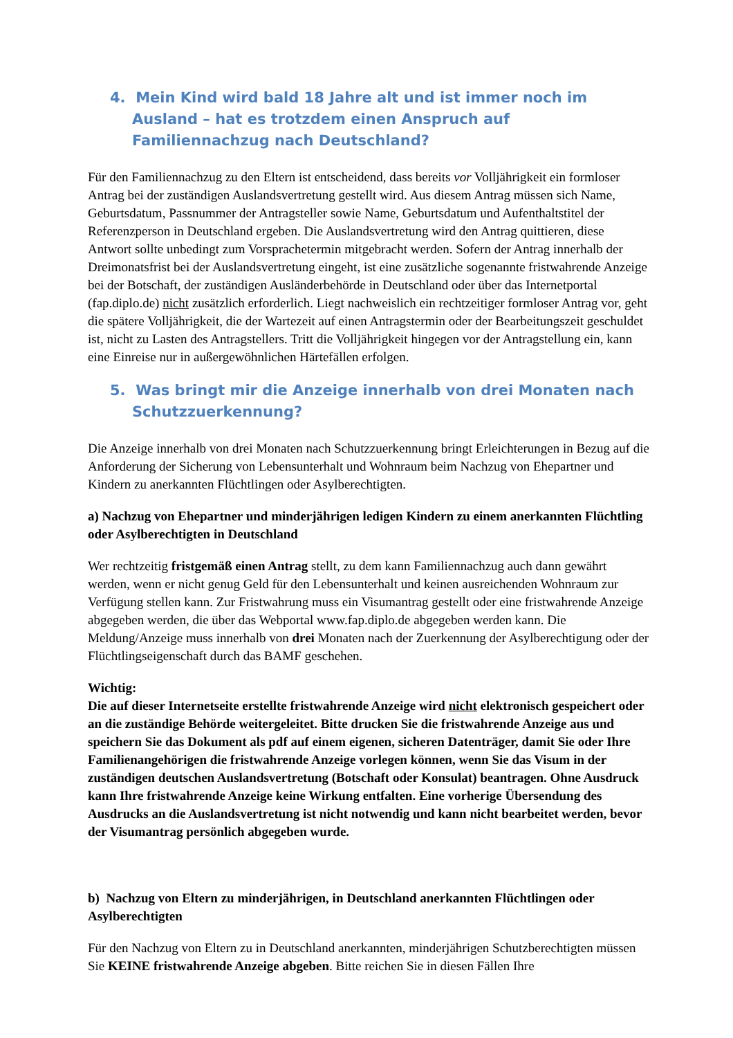4. Mein Kind wird bald 18 Jahre alt und ist immer noch im Ausland – hat es trotzdem einen Anspruch auf Familiennachzug nach Deutschland?
Für den Familiennachzug zu den Eltern ist entscheidend, dass bereits vor Volljährigkeit ein formloser Antrag bei der zuständigen Auslandsvertretung gestellt wird. Aus diesem Antrag müssen sich Name, Geburtsdatum, Passnummer der Antragsteller sowie Name, Geburtsdatum und Aufenthaltstitel der Referenzperson in Deutschland ergeben. Die Auslandsvertretung wird den Antrag quittieren, diese Antwort sollte unbedingt zum Vorsprachetermin mitgebracht werden. Sofern der Antrag innerhalb der Dreimonatsfrist bei der Auslandsvertretung eingeht, ist eine zusätzliche sogenannte fristwahrende Anzeige bei der Botschaft, der zuständigen Ausländerbehörde in Deutschland oder über das Internetportal (fap.diplo.de) nicht zusätzlich erforderlich. Liegt nachweislich ein rechtzeitiger formloser Antrag vor, geht die spätere Volljährigkeit, die der Wartezeit auf einen Antragstermin oder der Bearbeitungszeit geschuldet ist, nicht zu Lasten des Antragstellers. Tritt die Volljährigkeit hingegen vor der Antragstellung ein, kann eine Einreise nur in außergewöhnlichen Härtefällen erfolgen.
5. Was bringt mir die Anzeige innerhalb von drei Monaten nach Schutzzuerkennung?
Die Anzeige innerhalb von drei Monaten nach Schutzzuerkennung bringt Erleichterungen in Bezug auf die Anforderung der Sicherung von Lebensunterhalt und Wohnraum beim Nachzug von Ehepartner und Kindern zu anerkannten Flüchtlingen oder Asylberechtigten.
a) Nachzug von Ehepartner und minderjährigen ledigen Kindern zu einem anerkannten Flüchtling oder Asylberechtigten in Deutschland
Wer rechtzeitig fristgemäß einen Antrag stellt, zu dem kann Familiennachzug auch dann gewährt werden, wenn er nicht genug Geld für den Lebensunterhalt und keinen ausreichenden Wohnraum zur Verfügung stellen kann. Zur Fristwahrung muss ein Visumantrag gestellt oder eine fristwahrende Anzeige abgegeben werden, die über das Webportal www.fap.diplo.de abgegeben werden kann. Die Meldung/Anzeige muss innerhalb von drei Monaten nach der Zuerkennung der Asylberechtigung oder der Flüchtlingseigenschaft durch das BAMF geschehen.
Wichtig:
Die auf dieser Internetseite erstellte fristwahrende Anzeige wird nicht elektronisch gespeichert oder an die zuständige Behörde weitergeleitet. Bitte drucken Sie die fristwahrende Anzeige aus und speichern Sie das Dokument als pdf auf einem eigenen, sicheren Datenträger, damit Sie oder Ihre Familienangehörigen die fristwahrende Anzeige vorlegen können, wenn Sie das Visum in der zuständigen deutschen Auslandsvertretung (Botschaft oder Konsulat) beantragen. Ohne Ausdruck kann Ihre fristwahrende Anzeige keine Wirkung entfalten. Eine vorherige Übersendung des Ausdrucks an die Auslandsvertretung ist nicht notwendig und kann nicht bearbeitet werden, bevor der Visumantrag persönlich abgegeben wurde.
b) Nachzug von Eltern zu minderjährigen, in Deutschland anerkannten Flüchtlingen oder Asylberechtigten
Für den Nachzug von Eltern zu in Deutschland anerkannten, minderjährigen Schutzberechtigten müssen Sie KEINE fristwahrende Anzeige abgeben. Bitte reichen Sie in diesen Fällen Ihre